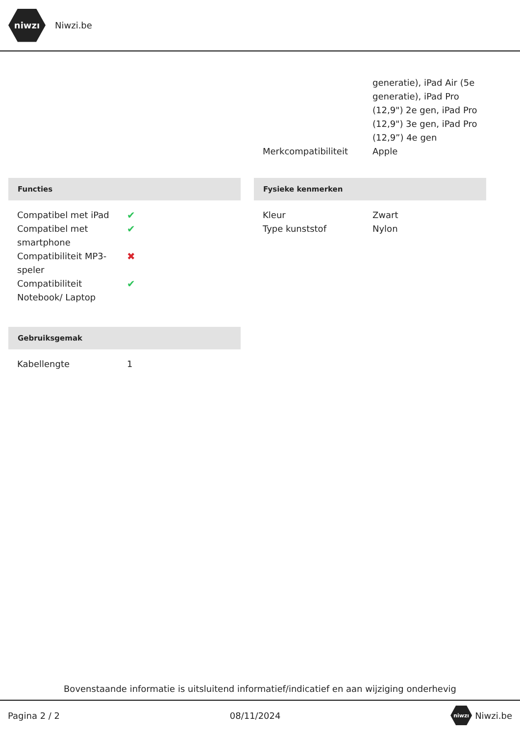niwzı
Niwzi.be
| | generatie), iPad Air (5e generatie), iPad Pro (12,9") 2e gen, iPad Pro (12,9") 3e gen, iPad Pro (12,9”) 4e gen |
| Merkcompatibiliteit | Apple |
Functies
| Compatibel met iPad | ✔ |
| Compatibel met smartphone | ✔ |
| Compatibiliteit MP3-speler | ✖ |
| Compatibiliteit Notebook/ Laptop | ✔ |
Gebruiksgemak
| Kabellengte | 1 |
Fysieke kenmerken
| Kleur | Zwart |
| Type kunststof | Nylon |
Bovenstaande informatie is uitsluitend informatief/indicatief en aan wijziging onderhevig
Pagina 2 / 2 08/11/2024 niwzı Niwzi.be